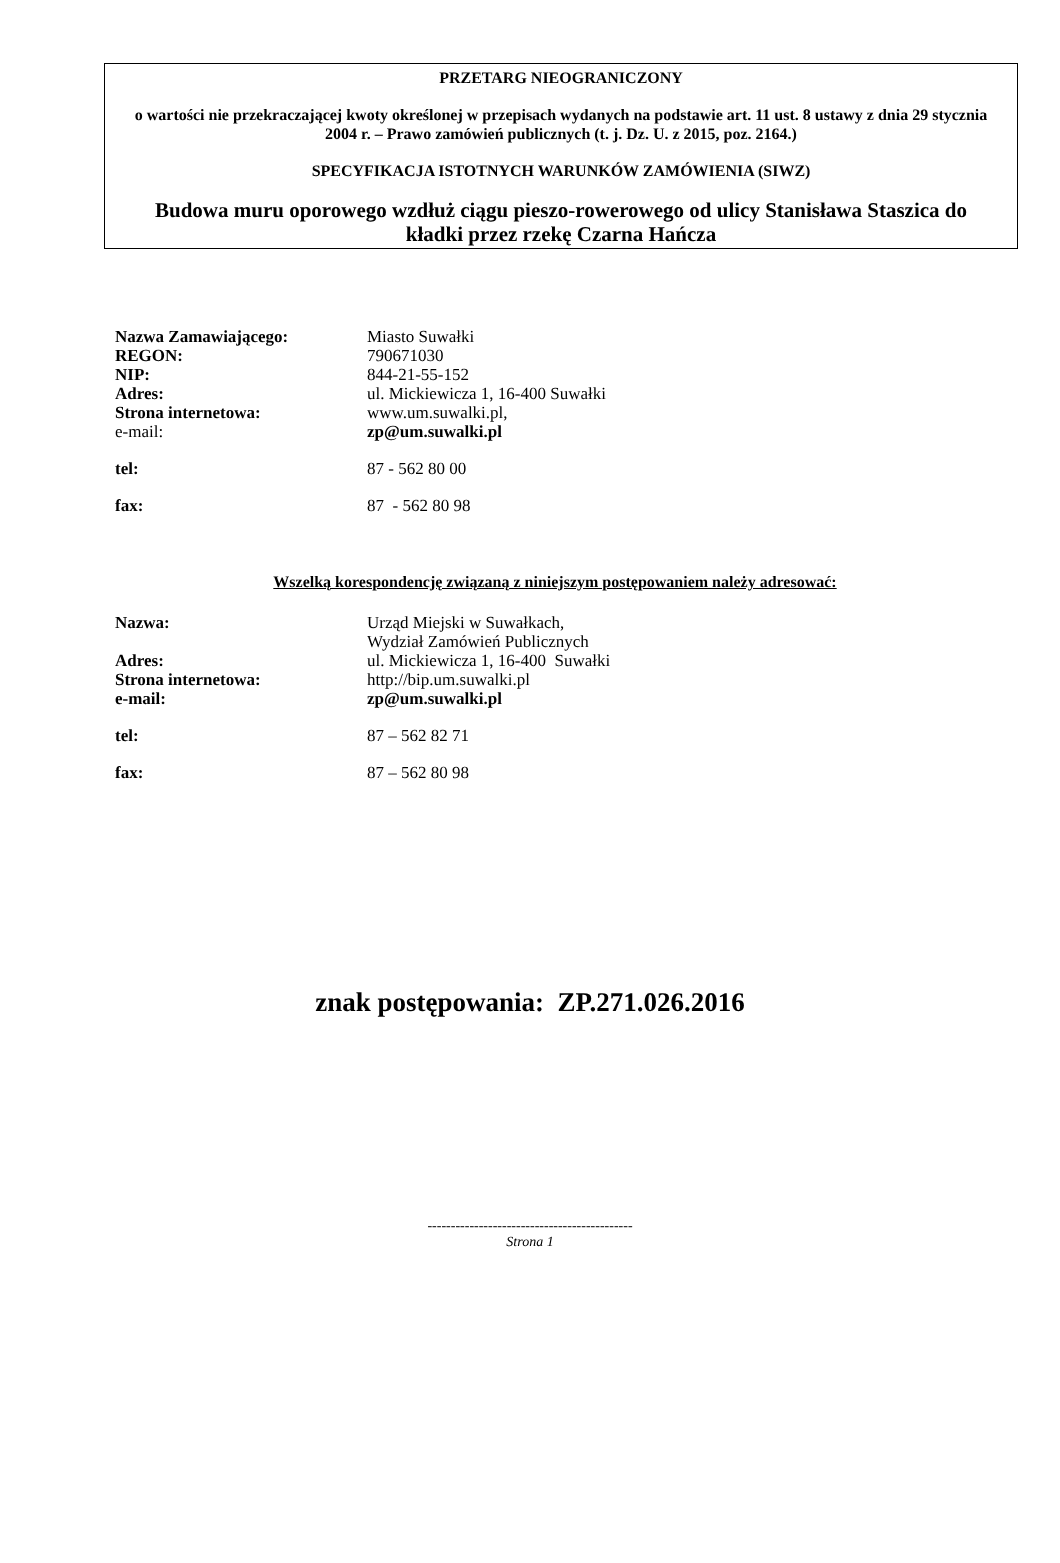PRZETARG NIEOGRANICZONY
o wartości nie przekraczającej kwoty określonej w przepisach wydanych na podstawie art. 11 ust. 8 ustawy z dnia 29 stycznia 2004 r. – Prawo zamówień publicznych (t. j. Dz. U. z 2015, poz. 2164.)
SPECYFIKACJA ISTOTNYCH WARUNKÓW ZAMÓWIENIA (SIWZ)
Budowa muru oporowego wzdłuż ciągu pieszo-rowerowego od ulicy Stanisława Staszica do kładki przez rzekę Czarna Hańcza
| Nazwa Zamawiającego: | Miasto Suwałki |
| REGON: | 790671030 |
| NIP: | 844-21-55-152 |
| Adres: | ul. Mickiewicza 1, 16-400 Suwałki |
| Strona internetowa: | www.um.suwalki.pl , |
| e-mail: | zp@um.suwalki.pl |
| tel: | 87 - 562 80 00 |
| fax: | 87 - 562 80 98 |
Wszelką korespondencję związaną z niniejszym postępowaniem należy adresować:
| Nazwa: | Urząd Miejski w Suwałkach, Wydział Zamówień Publicznych |
| Adres: | ul. Mickiewicza 1, 16-400 Suwałki |
| Strona internetowa: | http://bip.um.suwalki.pl |
| e-mail: | zp@um.suwalki.pl |
| tel: | 87 – 562 82 71 |
| fax: | 87 – 562 80 98 |
znak postępowania: ZP.271.026.2016
--------------------------------------------
Strona 1